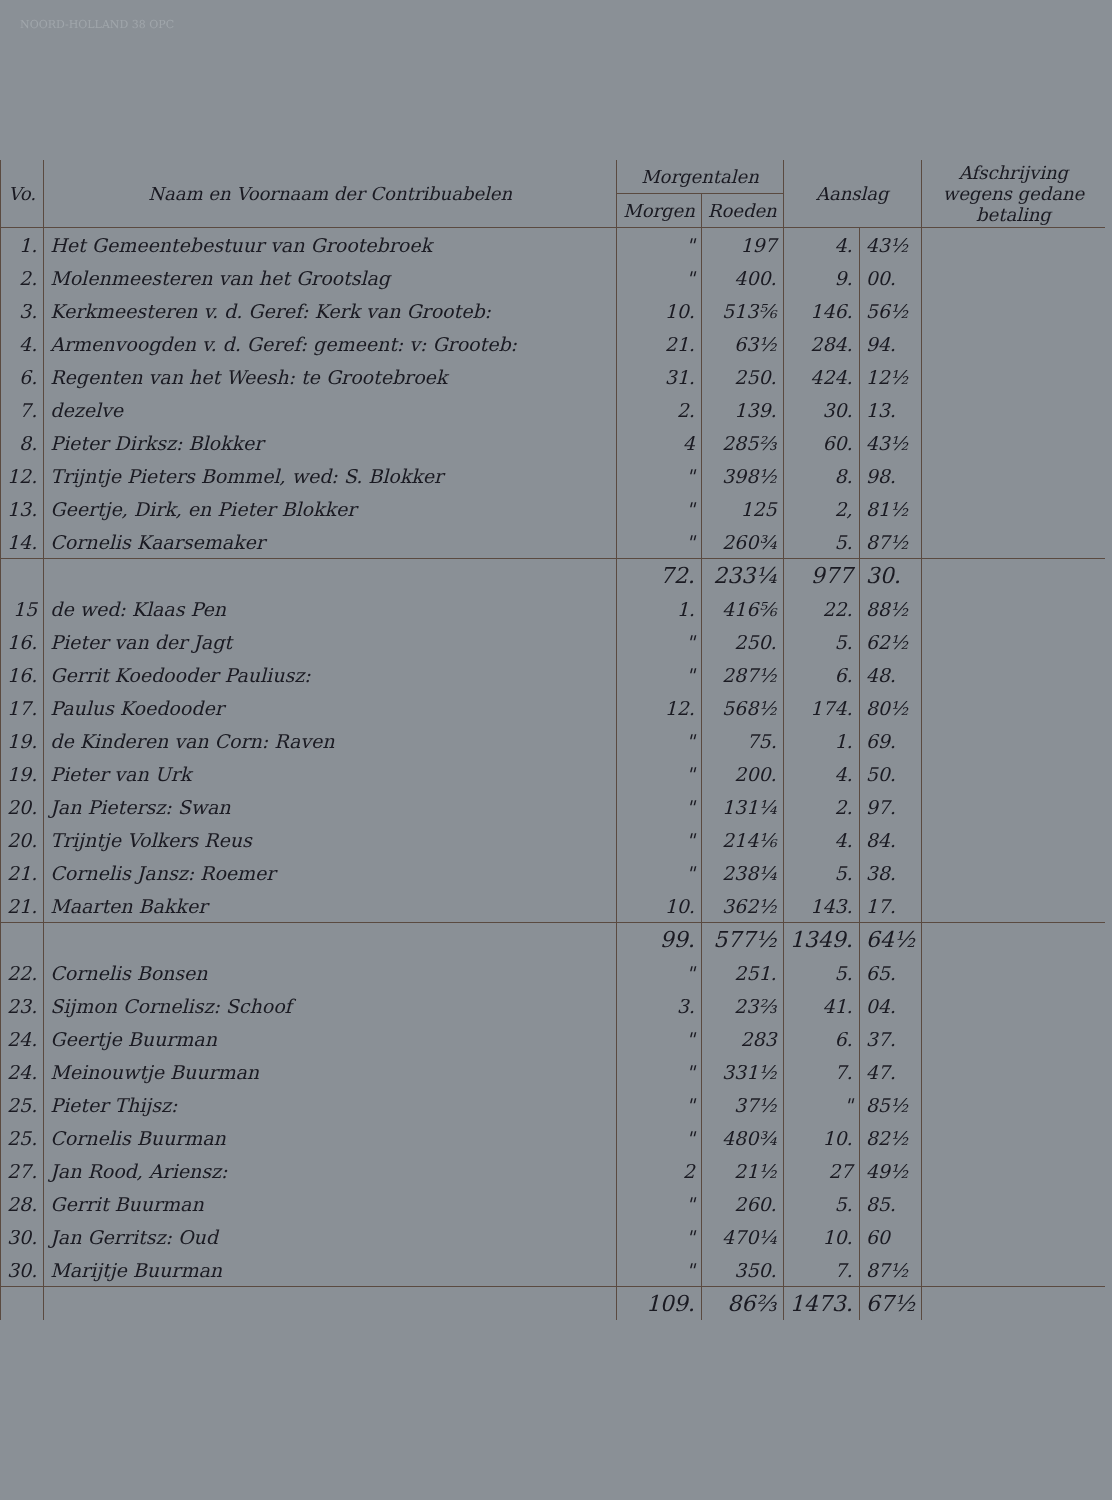NOORD-HOLLAND 38 OPC
| Vo. | Naam en Voornaam der Contribuabelen | Morgentalen | | Aanslag | | Afschrijving wegens gedane betaling |
| --- | --- | --- | --- | --- | --- | --- |
| | | Morgen | Roeden | | | |
| 1. | Het Gemeentebestuur van Grootebroek | " | 197 | 4. | 43½ | |
| 2. | Molenmeesteren van het Grootslag | " | 400. | 9. | 00. | |
| 3. | Kerkmeesteren v. d. Geref: Kerk van Grooteb: | 10. | 513⅚ | 146. | 56½ | |
| 4. | Armenvoogden v. d. Geref: gemeent: v: Grooteb: | 21. | 63½ | 284. | 94. | |
| 6. | Regenten van het Weesh: te Grootebroek | 31. | 250. | 424. | 12½ | |
| 7. | dezelve | 2. | 139. | 30. | 13. | |
| 8. | Pieter Dirksz: Blokker | 4 | 285⅔ | 60. | 43½ | |
| 12. | Trijntje Pieters Bommel, wed: S. Blokker | " | 398½ | 8. | 98. | |
| 13. | Geertje, Dirk, en Pieter Blokker | " | 125 | 2, | 81½ | |
| 14. | Cornelis Kaarsemaker | " | 260¾ | 5. | 87½ | |
| | | 72. | 233¼ | 977 | 30. | |
| 15 | de wed: Klaas Pen | 1. | 416⅚ | 22. | 88½ | |
| 16. | Pieter van der Jagt | " | 250. | 5. | 62½ | |
| 16. | Gerrit Koedooder Pauliusz: | " | 287½ | 6. | 48. | |
| 17. | Paulus Koedooder | 12. | 568½ | 174. | 80½ | |
| 19. | de Kinderen van Corn: Raven | " | 75. | 1. | 69. | |
| 19. | Pieter van Urk | " | 200. | 4. | 50. | |
| 20. | Jan Pietersz: Swan | " | 131¼ | 2. | 97. | |
| 20. | Trijntje Volkers Reus | " | 214⅙ | 4. | 84. | |
| 21. | Cornelis Jansz: Roemer | " | 238¼ | 5. | 38. | |
| 21. | Maarten Bakker | 10. | 362½ | 143. | 17. | |
| | | 99. | 577½ | 1349. | 64½ | |
| 22. | Cornelis Bonsen | " | 251. | 5. | 65. | |
| 23. | Sijmon Cornelisz: Schoof | 3. | 23⅔ | 41. | 04. | |
| 24. | Geertje Buurman | " | 283 | 6. | 37. | |
| 24. | Meinouwtje Buurman | " | 331½ | 7. | 47. | |
| 25. | Pieter Thijsz: | " | 37½ | " | 85½ | |
| 25. | Cornelis Buurman | " | 480¾ | 10. | 82½ | |
| 27. | Jan Rood, Ariensz: | 2 | 21½ | 27 | 49½ | |
| 28. | Gerrit Buurman | " | 260. | 5. | 85. | |
| 30. | Jan Gerritsz: Oud | " | 470¼ | 10. | 60 | |
| 30. | Marijtje Buurman | " | 350. | 7. | 87½ | |
| | | 109. | 86⅔ | 1473. | 67½ | |